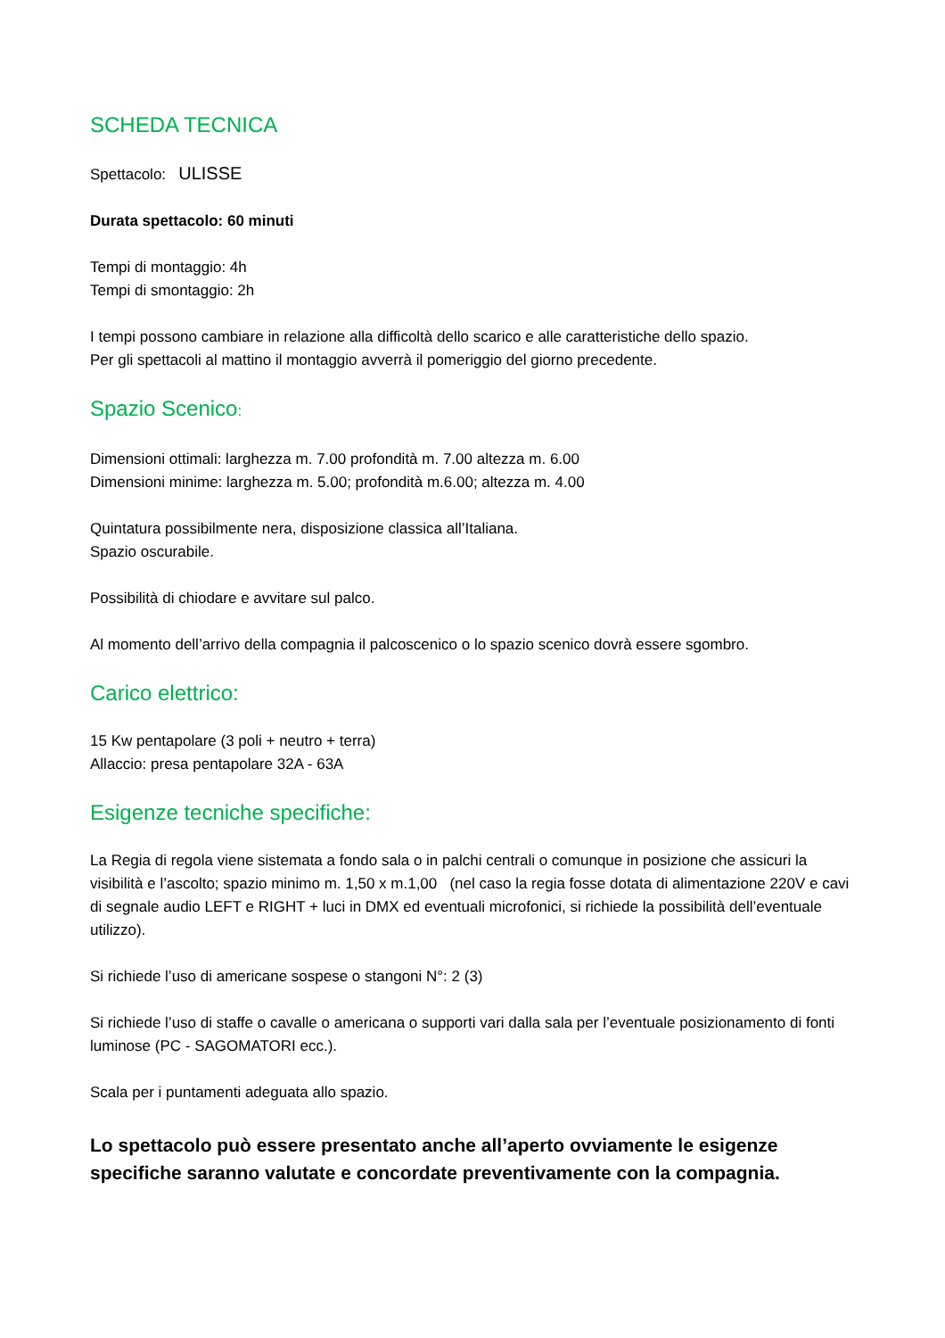SCHEDA TECNICA
Spettacolo: ULISSE
Durata spettacolo: 60 minuti
Tempi di montaggio: 4h
Tempi di smontaggio: 2h
I tempi possono cambiare in relazione alla difficoltà dello scarico e alle caratteristiche dello spazio.
Per gli spettacoli al mattino il montaggio avverrà il pomeriggio del giorno precedente.
Spazio Scenico:
Dimensioni ottimali: larghezza m. 7.00 profondità m. 7.00 altezza m. 6.00
Dimensioni minime: larghezza m. 5.00; profondità m.6.00; altezza m. 4.00
Quintatura possibilmente nera, disposizione classica all’Italiana.
Spazio oscurabile.
Possibilità di chiodare e avvitare sul palco.
Al momento dell’arrivo della compagnia il palcoscenico o lo spazio scenico dovrà essere sgombro.
Carico elettrico:
15 Kw pentapolare (3 poli + neutro + terra)
Allaccio: presa pentapolare 32A - 63A
Esigenze tecniche specifiche:
La Regia di regola viene sistemata a fondo sala o in palchi centrali o comunque in posizione che assicuri la visibilità e l’ascolto; spazio minimo m. 1,50 x m.1,00 (nel caso la regia fosse dotata di alimentazione 220V e cavi di segnale audio LEFT e RIGHT + luci in DMX ed eventuali microfonici, si richiede la possibilità dell’eventuale utilizzo).
Si richiede l’uso di americane sospese o stangoni N°: 2 (3)
Si richiede l’uso di staffe o cavalle o americana o supporti vari dalla sala per l’eventuale posizionamento di fonti luminose (PC - SAGOMATORI ecc.).
Scala per i puntamenti adeguata allo spazio.
Lo spettacolo può essere presentato anche all’aperto ovviamente le esigenze specifiche saranno valutate e concordate preventivamente con la compagnia.